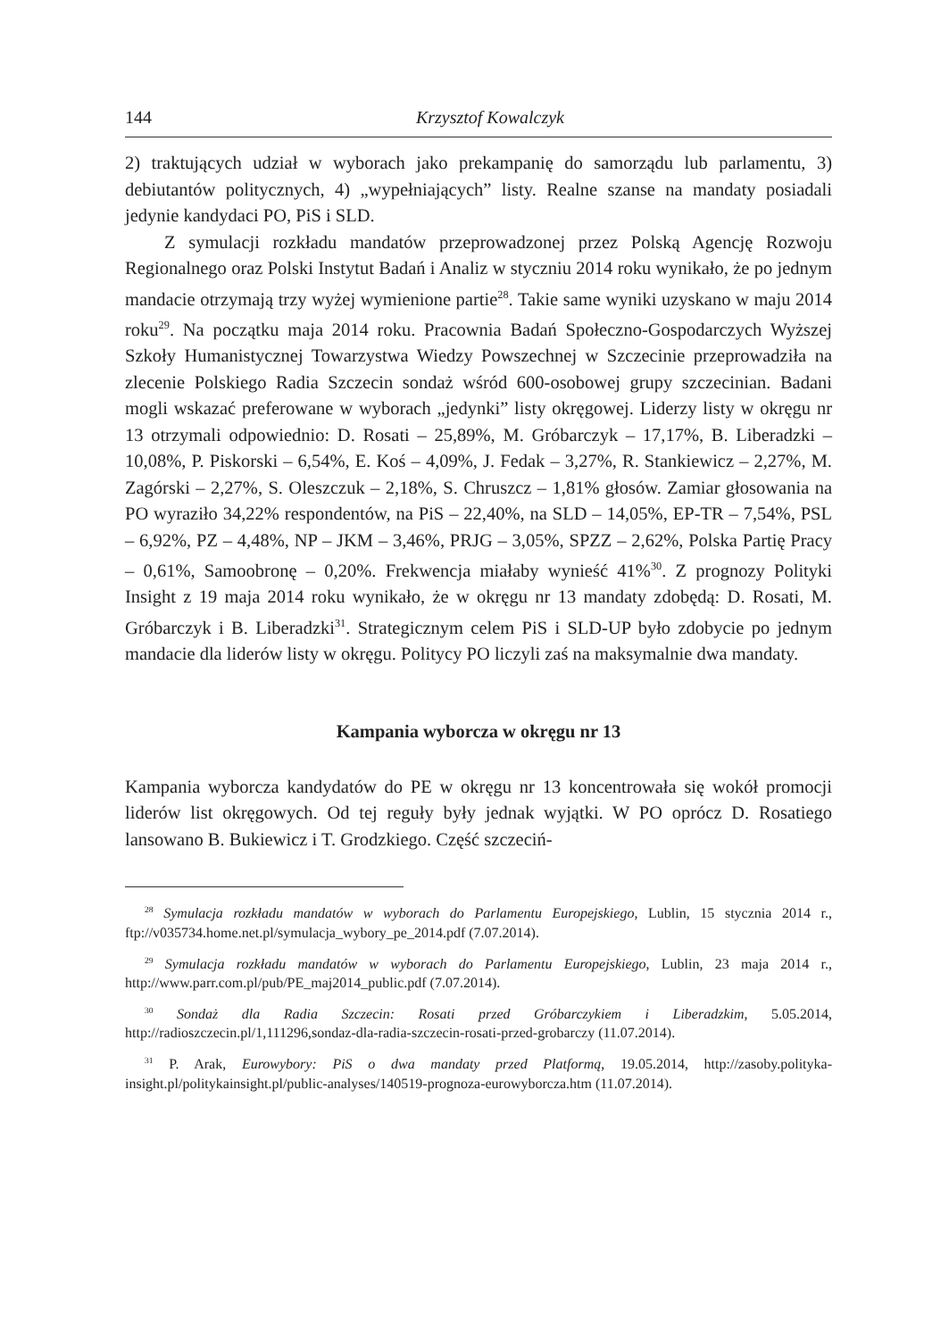144 Krzysztof Kowalczyk
2) traktujących udział w wyborach jako prekampanię do samorządu lub parlamentu, 3) debiutantów politycznych, 4) „wypełniających” listy. Realne szanse na mandaty posiadali jedynie kandydaci PO, PiS i SLD.
Z symulacji rozkładu mandatów przeprowadzonej przez Polską Agencję Rozwoju Regionalnego oraz Polski Instytut Badań i Analiz w styczniu 2014 roku wynikało, że po jednym mandacie otrzymają trzy wyżej wymienione partie<sup>28</sup>. Takie same wyniki uzyskano w maju 2014 roku<sup>29</sup>. Na początku maja 2014 roku. Pracownia Badań Społeczno-Gospodarczych Wyższej Szkoły Humanistycznej Towarzystwa Wiedzy Powszechnej w Szczecinie przeprowadziła na zlecenie Polskiego Radia Szczecin sondaż wśród 600-osobowej grupy szczecinian. Badani mogli wskazać preferowane w wyborach „jedynki” listy okręgowej. Liderzy listy w okręgu nr 13 otrzymali odpowiednio: D. Rosati – 25,89%, M. Gróbarczyk – 17,17%, B. Liberadzki – 10,08%, P. Piskorski – 6,54%, E. Koś – 4,09%, J. Fedak – 3,27%, R. Stankiewicz – 2,27%, M. Zagórski – 2,27%, S. Oleszczuk – 2,18%, S. Chruszcz – 1,81% głosów. Zamiar głosowania na PO wyraziło 34,22% respondentów, na PiS – 22,40%, na SLD – 14,05%, EP-TR – 7,54%, PSL – 6,92%, PZ – 4,48%, NP – JKM – 3,46%, PRJG – 3,05%, SPZZ – 2,62%, Polska Partię Pracy – 0,61%, Samoobronę – 0,20%. Frekwencja miałaby wynieść 41%<sup>30</sup>. Z prognozy Polityki Insight z 19 maja 2014 roku wynikało, że w okręgu nr 13 mandaty zdobędą: D. Rosati, M. Gróbarczyk i B. Liberadzki<sup>31</sup>. Strategicznym celem PiS i SLD-UP było zdobycie po jednym mandacie dla liderów listy w okręgu. Politycy PO liczyli zaś na maksymalnie dwa mandaty.
Kampania wyborcza w okręgu nr 13
Kampania wyborcza kandydatów do PE w okręgu nr 13 koncentrowała się wokół promocji liderów list okręgowych. Od tej reguły były jednak wyjątki. W PO oprócz D. Rosatiego lansowano B. Bukiewicz i T. Grodzkiego. Część szczeciń-
<sup>28</sup> Symulacja rozkładu mandatów w wyborach do Parlamentu Europejskiego, Lublin, 15 stycznia 2014 r., ftp://v035734.home.net.pl/symulacja_wybory_pe_2014.pdf (7.07.2014).
<sup>29</sup> Symulacja rozkładu mandatów w wyborach do Parlamentu Europejskiego, Lublin, 23 maja 2014 r., http://www.parr.com.pl/pub/PE_maj2014_public.pdf (7.07.2014).
<sup>30</sup> Sondaż dla Radia Szczecin: Rosati przed Gróbarczykiem i Liberadzkim, 5.05.2014, http://radioszczecin.pl/1,111296,sondaz-dla-radia-szczecin-rosati-przed-grobarczy (11.07.2014).
<sup>31</sup> P. Arak, Eurowybory: PiS o dwa mandaty przed Platformą, 19.05.2014, http://zasoby.polityka-insight.pl/politykainsight.pl/public-analyses/140519-prognoza-eurowyborcza.htm (11.07.2014).